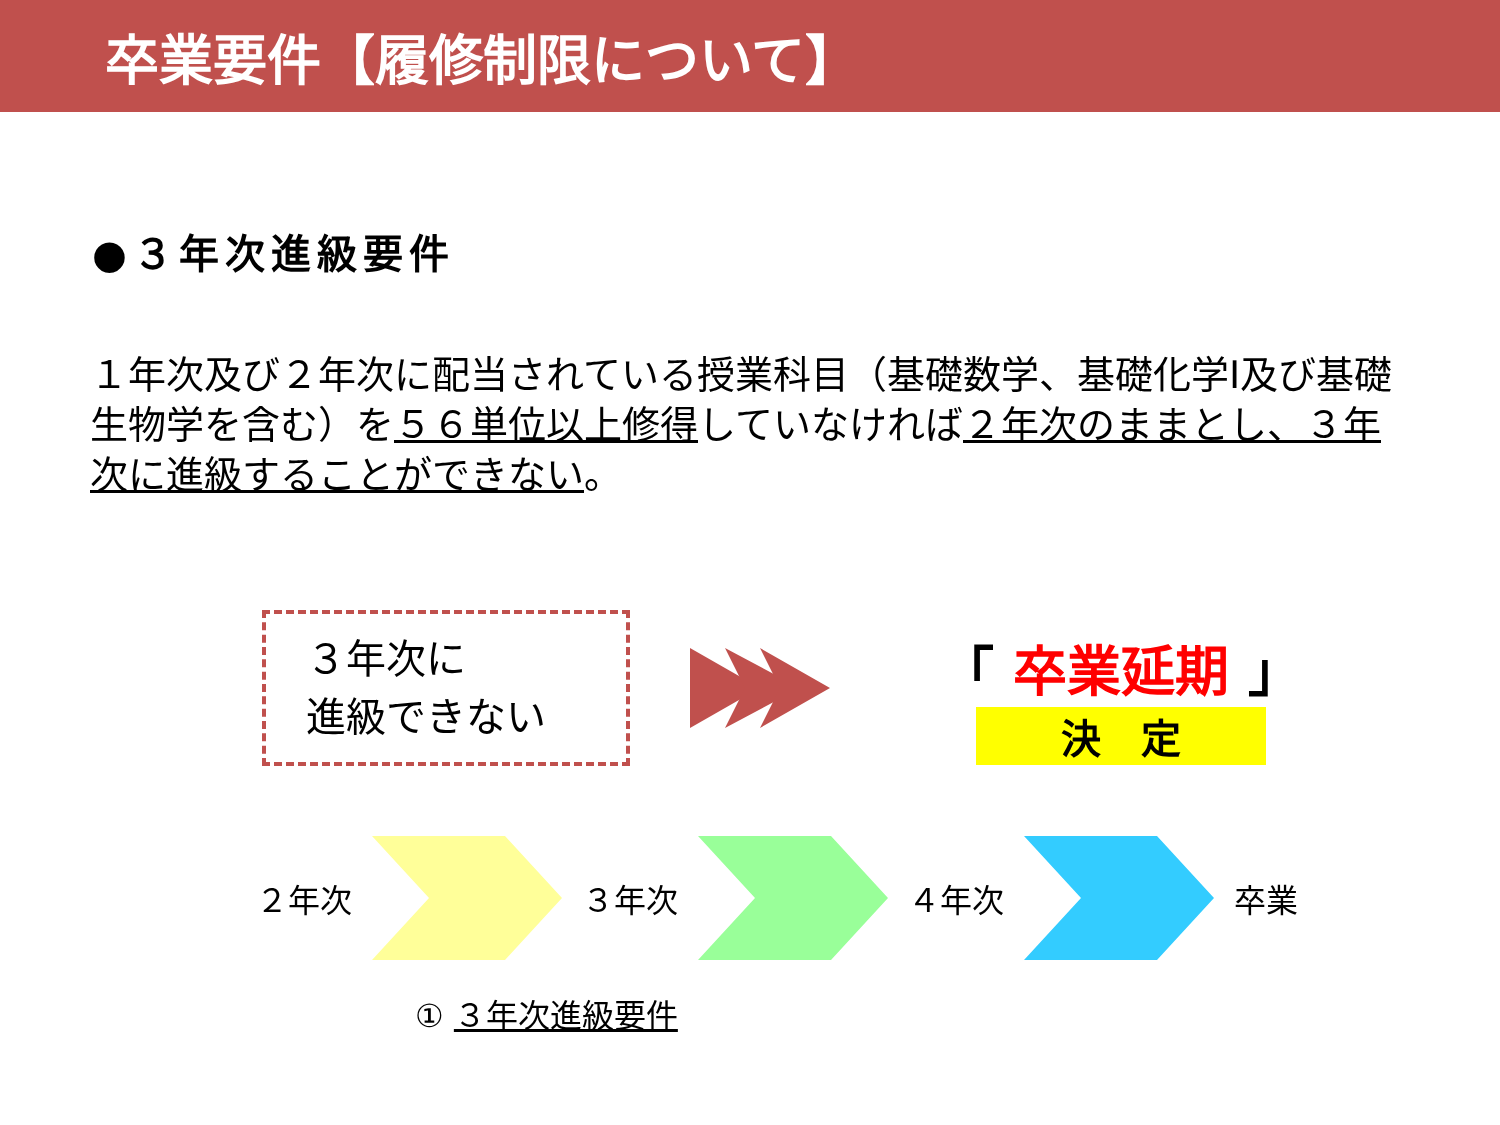卒業要件【履修制限について】
●３年次進級要件
１年次及び２年次に配当されている授業科目（基礎数学、基礎化学Ⅰ及び基礎生物学を含む）を５６単位以上修得していなければ２年次のままとし、３年次に進級することができない。
３年次に
進級できない
「 卒業延期 」
決　定
２年次 ３年次 ４年次 卒業
① ３年次進級要件